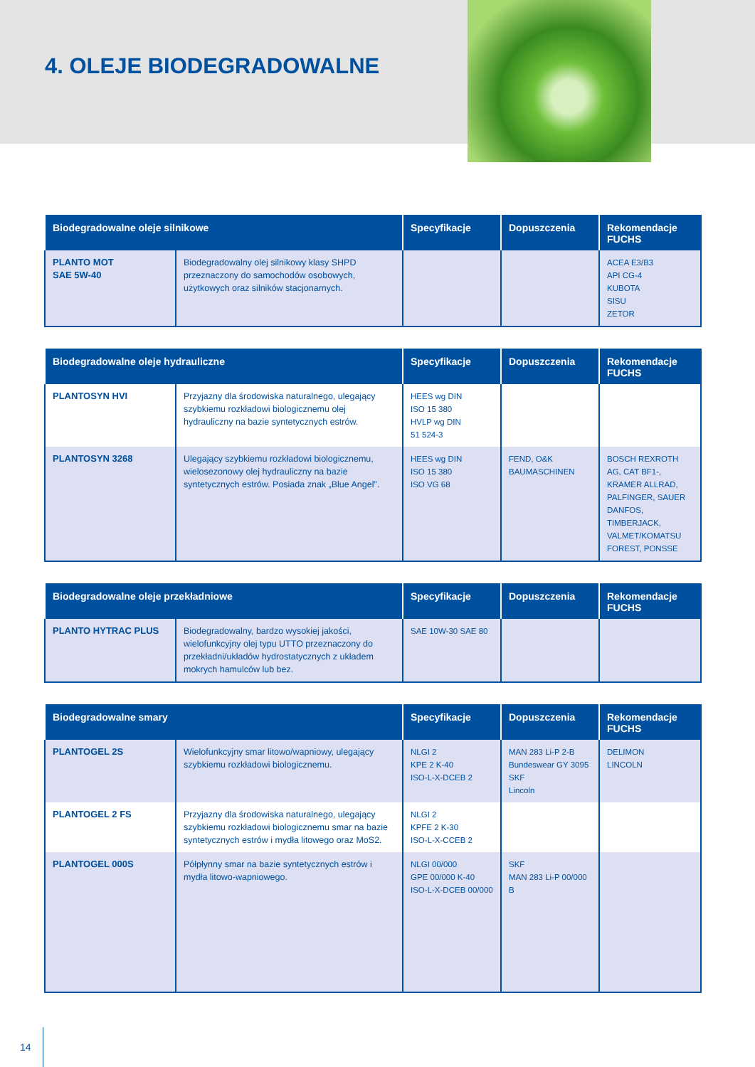4. OLEJE BIODEGRADOWALNE
| Biodegradowalne oleje silnikowe | | Specyfikacje | Dopuszczenia | Rekomendacje FUCHS |
| --- | --- | --- | --- | --- |
| PLANTO MOT SAE 5W-40 | Biodegradowalny olej silnikowy klasy SHPD przeznaczony do samochodów osobowych, użytkowych oraz silników stacjonarnych. | | | ACEA E3/B3 API CG-4 KUBOTA SISU ZETOR |
| Biodegradowalne oleje hydrauliczne | | Specyfikacje | Dopuszczenia | Rekomendacje FUCHS |
| --- | --- | --- | --- | --- |
| PLANTOSYN HVI | Przyjazny dla środowiska naturalnego, ulegający szybkiemu rozkładowi biologicznemu olej hydrauliczny na bazie syntetycznych estrów. | HEES wg DIN ISO 15 380 HVLP wg DIN 51 524-3 | | |
| PLANTOSYN 3268 | Ulegający szybkiemu rozkładowi biologicznemu, wielosezonowy olej hydrauliczny na bazie syntetycznych estrów. Posiada znak „Blue Angel”. | HEES wg DIN ISO 15 380 ISO VG 68 | FEND, O&K BAUMASCHINEN | BOSCH REXROTH AG, CAT BF1-, KRAMER ALLRAD, PALFINGER, SAUER DANFOS, TIMBERJACK, VALMET/KOMATSU FOREST, PONSSE |
| Biodegradowalne oleje przekładniowe | | Specyfikacje | Dopuszczenia | Rekomendacje FUCHS |
| --- | --- | --- | --- | --- |
| PLANTO HYTRAC PLUS | Biodegradowalny, bardzo wysokiej jakości, wielofunkcyjny olej typu UTTO przeznaczony do przekładni/układów hydrostatycznych z układem mokrych hamulców lub bez. | SAE 10W-30 SAE 80 | | |
| Biodegradowalne smary | | Specyfikacje | Dopuszczenia | Rekomendacje FUCHS |
| --- | --- | --- | --- | --- |
| PLANTOGEL 2S | Wielofunkcyjny smar litowo/wapniowy, ulegający szybkiemu rozkładowi biologicznemu. | NLGI 2 KPE 2 K-40 ISO-L-X-DCEB 2 | MAN 283 Li-P 2-B Bundeswear GY 3095 SKF Lincoln | DELIMON LINCOLN |
| PLANTOGEL 2 FS | Przyjazny dla środowiska naturalnego, ulegający szybkiemu rozkładowi biologicznemu smar na bazie syntetycznych estrów i mydła litowego oraz MoS2. | NLGI 2 KPFE 2 K-30 ISO-L-X-CCEB 2 | | |
| PLANTOGEL 000S | Półpłynny smar na bazie syntetycznych estrów i mydła litowo-wapniowego. | NLGI 00/000 GPE 00/000 K-40 ISO-L-X-DCEB 00/000 | SKF MAN 283 Li-P 00/000 B | |
14